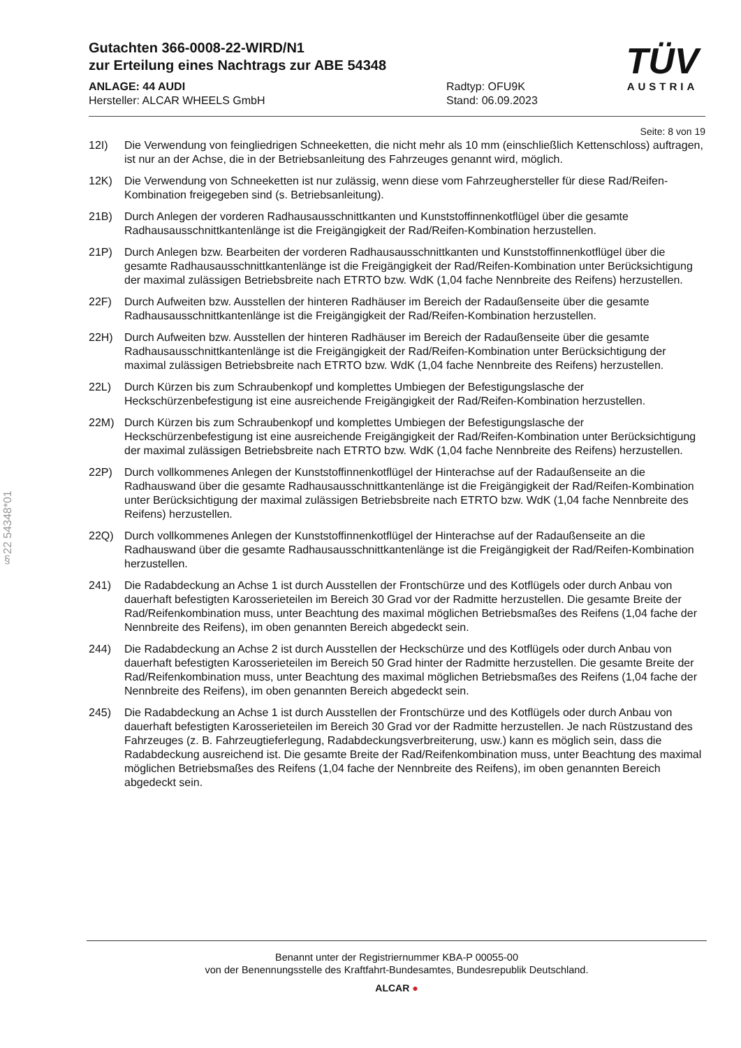Gutachten 366-0008-22-WIRD/N1
zur Erteilung eines Nachtrags zur ABE 54348
ANLAGE: 44 AUDI
Hersteller: ALCAR WHEELS GmbH
Radtyp: OFU9K
Stand: 06.09.2023
TÜV
AUSTRIA
§22 54348*01
Seite: 8 von 19
12I) Die Verwendung von feingliedrigen Schneeketten, die nicht mehr als 10 mm (einschließlich Kettenschloss) auftragen, ist nur an der Achse, die in der Betriebsanleitung des Fahrzeuges genannt wird, möglich.
12K) Die Verwendung von Schneeketten ist nur zulässig, wenn diese vom Fahrzeughersteller für diese Rad/Reifen-Kombination freigegeben sind (s. Betriebsanleitung).
21B) Durch Anlegen der vorderen Radhausausschnittkanten und Kunststoffinnenkotflügel über die gesamte Radhausausschnittkantenlänge ist die Freigängigkeit der Rad/Reifen-Kombination herzustellen.
21P) Durch Anlegen bzw. Bearbeiten der vorderen Radhausausschnittkanten und Kunststoffinnenkotflügel über die gesamte Radhausausschnittkantenlänge ist die Freigängigkeit der Rad/Reifen-Kombination unter Berücksichtigung der maximal zulässigen Betriebsbreite nach ETRTO bzw. WdK (1,04 fache Nennbreite des Reifens) herzustellen.
22F) Durch Aufweiten bzw. Ausstellen der hinteren Radhäuser im Bereich der Radaußenseite über die gesamte Radhausausschnittkantenlänge ist die Freigängigkeit der Rad/Reifen-Kombination herzustellen.
22H) Durch Aufweiten bzw. Ausstellen der hinteren Radhäuser im Bereich der Radaußenseite über die gesamte Radhausausschnittkantenlänge ist die Freigängigkeit der Rad/Reifen-Kombination unter Berücksichtigung der maximal zulässigen Betriebsbreite nach ETRTO bzw. WdK (1,04 fache Nennbreite des Reifens) herzustellen.
22L) Durch Kürzen bis zum Schraubenkopf und komplettes Umbiegen der Befestigungslasche der Heckschürzenbefestigung ist eine ausreichende Freigängigkeit der Rad/Reifen-Kombination herzustellen.
22M) Durch Kürzen bis zum Schraubenkopf und komplettes Umbiegen der Befestigungslasche der Heckschürzenbefestigung ist eine ausreichende Freigängigkeit der Rad/Reifen-Kombination unter Berücksichtigung der maximal zulässigen Betriebsbreite nach ETRTO bzw. WdK (1,04 fache Nennbreite des Reifens) herzustellen.
22P) Durch vollkommenes Anlegen der Kunststoffinnenkotflügel der Hinterachse auf der Radaußenseite an die Radhauswand über die gesamte Radhausausschnittkantenlänge ist die Freigängigkeit der Rad/Reifen-Kombination unter Berücksichtigung der maximal zulässigen Betriebsbreite nach ETRTO bzw. WdK (1,04 fache Nennbreite des Reifens) herzustellen.
22Q) Durch vollkommenes Anlegen der Kunststoffinnenkotflügel der Hinterachse auf der Radaußenseite an die Radhauswand über die gesamte Radhausausschnittkantenlänge ist die Freigängigkeit der Rad/Reifen-Kombination herzustellen.
241) Die Radabdeckung an Achse 1 ist durch Ausstellen der Frontschürze und des Kotflügels oder durch Anbau von dauerhaft befestigten Karosserieteilen im Bereich 30 Grad vor der Radmitte herzustellen. Die gesamte Breite der Rad/Reifenkombination muss, unter Beachtung des maximal möglichen Betriebsmaßes des Reifens (1,04 fache der Nennbreite des Reifens), im oben genannten Bereich abgedeckt sein.
244) Die Radabdeckung an Achse 2 ist durch Ausstellen der Heckschürze und des Kotflügels oder durch Anbau von dauerhaft befestigten Karosserieteilen im Bereich 50 Grad hinter der Radmitte herzustellen. Die gesamte Breite der Rad/Reifenkombination muss, unter Beachtung des maximal möglichen Betriebsmaßes des Reifens (1,04 fache der Nennbreite des Reifens), im oben genannten Bereich abgedeckt sein.
245) Die Radabdeckung an Achse 1 ist durch Ausstellen der Frontschürze und des Kotflügels oder durch Anbau von dauerhaft befestigten Karosserieteilen im Bereich 30 Grad vor der Radmitte herzustellen. Je nach Rüstzustand des Fahrzeuges (z. B. Fahrzeugtieferlegung, Radabdeckungsverbreiterung, usw.) kann es möglich sein, dass die Radabdeckung ausreichend ist. Die gesamte Breite der Rad/Reifenkombination muss, unter Beachtung des maximal möglichen Betriebsmaßes des Reifens (1,04 fache der Nennbreite des Reifens), im oben genannten Bereich abgedeckt sein.
Benannt unter der Registriernummer KBA-P 00055-00
von der Benennungsstelle des Kraftfahrt-Bundesamtes, Bundesrepublik Deutschland.
ALCAR ●